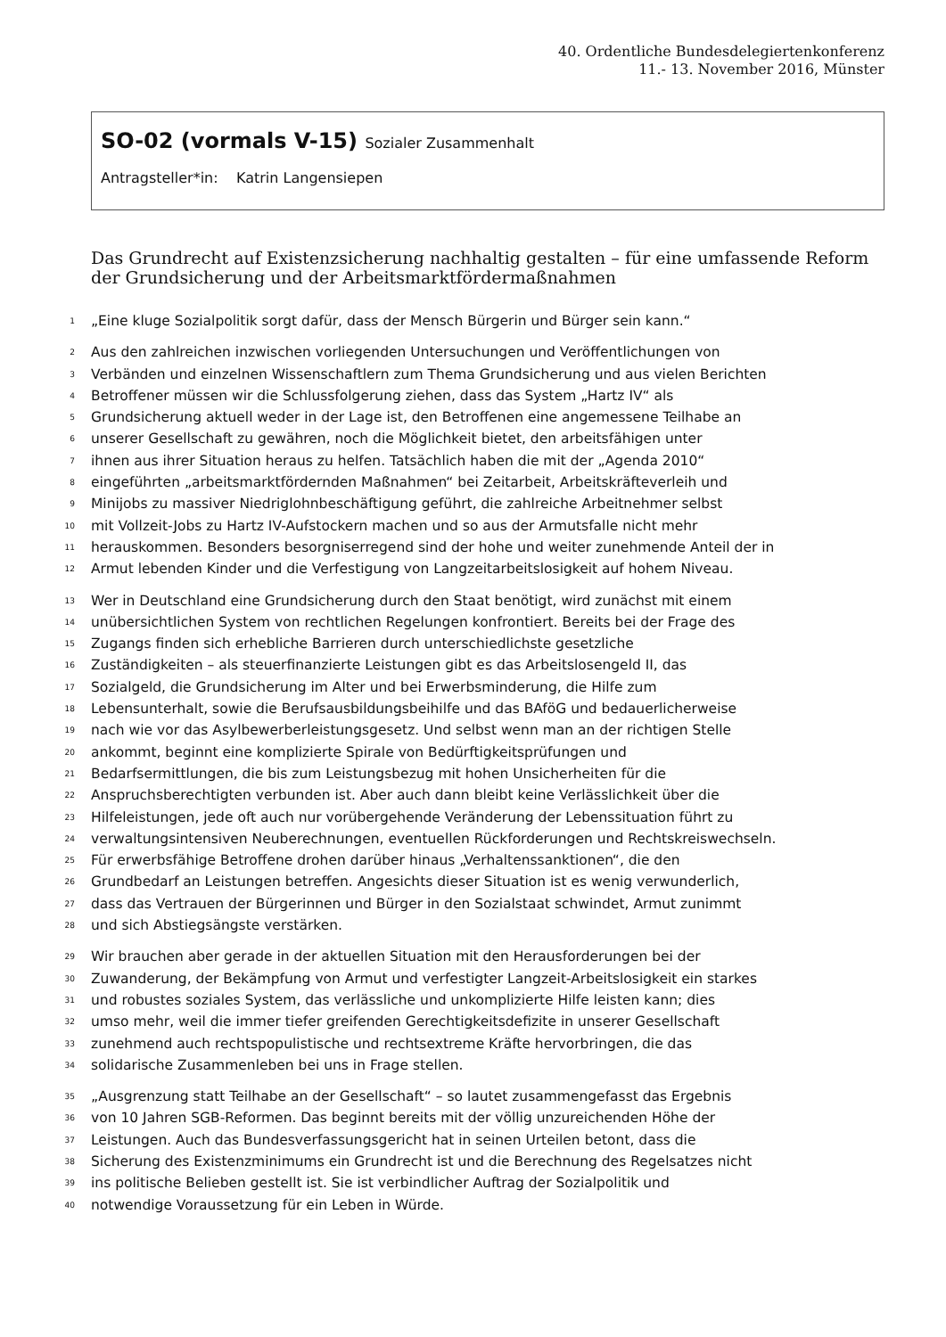40. Ordentliche Bundesdelegiertenkonferenz
11.- 13. November 2016, Münster
SO-02 (vormals V-15) Sozialer Zusammenhalt
Antragsteller*in: Katrin Langensiepen
Das Grundrecht auf Existenzsicherung nachhaltig gestalten – für eine umfassende Reform der Grundsicherung und der Arbeitsmarktfördermaßnahmen
1 „Eine kluge Sozialpolitik sorgt dafür, dass der Mensch Bürgerin und Bürger sein kann.“
2 Aus den zahlreichen inzwischen vorliegenden Untersuchungen und Veröffentlichungen von
3 Verbänden und einzelnen Wissenschaftlern zum Thema Grundsicherung und aus vielen Berichten
4 Betroffener müssen wir die Schlussfolgerung ziehen, dass das System „Hartz IV“ als
5 Grundsicherung aktuell weder in der Lage ist, den Betroffenen eine angemessene Teilhabe an
6 unserer Gesellschaft zu gewähren, noch die Möglichkeit bietet, den arbeitsfähigen unter
7 ihnen aus ihrer Situation heraus zu helfen. Tatsächlich haben die mit der „Agenda 2010“
8 eingeführten „arbeitsmarktfördernden Maßnahmen“ bei Zeitarbeit, Arbeitskräfteverleih und
9 Minijobs zu massiver Niedriglohnbeschäftigung geführt, die zahlreiche Arbeitnehmer selbst
10 mit Vollzeit-Jobs zu Hartz IV-Aufstockern machen und so aus der Armutsfalle nicht mehr
11 herauskommen. Besonders besorgniserregend sind der hohe und weiter zunehmende Anteil der in
12 Armut lebenden Kinder und die Verfestigung von Langzeitarbeitslosigkeit auf hohem Niveau.
13 Wer in Deutschland eine Grundsicherung durch den Staat benötigt, wird zunächst mit einem
14 unübersichtlichen System von rechtlichen Regelungen konfrontiert. Bereits bei der Frage des
15 Zugangs finden sich erhebliche Barrieren durch unterschiedlichste gesetzliche
16 Zuständigkeiten – als steuerfinanzierte Leistungen gibt es das Arbeitslosengeld II, das
17 Sozialgeld, die Grundsicherung im Alter und bei Erwerbsminderung, die Hilfe zum
18 Lebensunterhalt, sowie die Berufsausbildungsbeihilfe und das BAföG und bedauerlicherweise
19 nach wie vor das Asylbewerberleistungsgesetz. Und selbst wenn man an der richtigen Stelle
20 ankommt, beginnt eine komplizierte Spirale von Bedürftigkeitsprüfungen und
21 Bedarfsermittlungen, die bis zum Leistungsbezug mit hohen Unsicherheiten für die
22 Anspruchsberechtigten verbunden ist. Aber auch dann bleibt keine Verlässlichkeit über die
23 Hilfeleistungen, jede oft auch nur vorübergehende Veränderung der Lebenssituation führt zu
24 verwaltungsintensiven Neuberechnungen, eventuellen Rückforderungen und Rechtskreiswechseln.
25 Für erwerbsfähige Betroffene drohen darüber hinaus „Verhaltenssanktionen“, die den
26 Grundbedarf an Leistungen betreffen. Angesichts dieser Situation ist es wenig verwunderlich,
27 dass das Vertrauen der Bürgerinnen und Bürger in den Sozialstaat schwindet, Armut zunimmt
28 und sich Abstiegsängste verstärken.
29 Wir brauchen aber gerade in der aktuellen Situation mit den Herausforderungen bei der
30 Zuwanderung, der Bekämpfung von Armut und verfestigter Langzeit-Arbeitslosigkeit ein starkes
31 und robustes soziales System, das verlässliche und unkomplizierte Hilfe leisten kann; dies
32 umso mehr, weil die immer tiefer greifenden Gerechtigkeitsdefizite in unserer Gesellschaft
33 zunehmend auch rechtspopulistische und rechtsextreme Kräfte hervorbringen, die das
34 solidarische Zusammenleben bei uns in Frage stellen.
35 „Ausgrenzung statt Teilhabe an der Gesellschaft“ – so lautet zusammengefasst das Ergebnis
36 von 10 Jahren SGB-Reformen. Das beginnt bereits mit der völlig unzureichenden Höhe der
37 Leistungen. Auch das Bundesverfassungsgericht hat in seinen Urteilen betont, dass die
38 Sicherung des Existenzminimums ein Grundrecht ist und die Berechnung des Regelsatzes nicht
39 ins politische Belieben gestellt ist. Sie ist verbindlicher Auftrag der Sozialpolitik und
40 notwendige Voraussetzung für ein Leben in Würde.